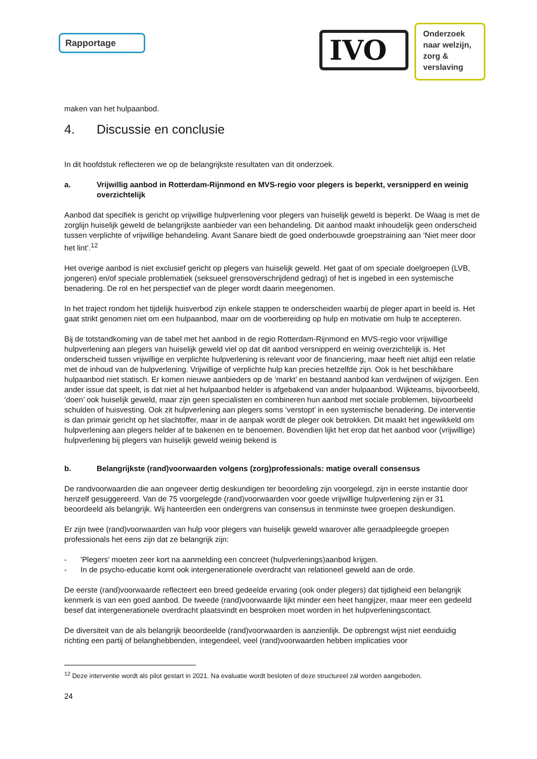Rapportage
IVO
Onderzoek naar welzijn, zorg & verslaving
maken van het hulpaanbod.
4. Discussie en conclusie
In dit hoofdstuk reflecteren we op de belangrijkste resultaten van dit onderzoek.
a. Vrijwillig aanbod in Rotterdam-Rijnmond en MVS-regio voor plegers is beperkt, versnipperd en weinig overzichtelijk
Aanbod dat specifiek is gericht op vrijwillige hulpverlening voor plegers van huiselijk geweld is beperkt. De Waag is met de zorglijn huiselijk geweld de belangrijkste aanbieder van een behandeling. Dit aanbod maakt inhoudelijk geen onderscheid tussen verplichte of vrijwillige behandeling. Avant Sanare biedt de goed onderbouwde groepstraining aan ‘Niet meer door het lint’.<sup>12</sup>
Het overige aanbod is niet exclusief gericht op plegers van huiselijk geweld. Het gaat of om speciale doelgroepen (LVB, jongeren) en/of speciale problematiek (seksueel grensoverschrijdend gedrag) of het is ingebed in een systemische benadering. De rol en het perspectief van de pleger wordt daarin meegenomen.
In het traject rondom het tijdelijk huisverbod zijn enkele stappen te onderscheiden waarbij de pleger apart in beeld is. Het gaat strikt genomen niet om een hulpaanbod, maar om de voorbereiding op hulp en motivatie om hulp te accepteren.
Bij de totstandkoming van de tabel met het aanbod in de regio Rotterdam-Rijnmond en MVS-regio voor vrijwillige hulpverlening aan plegers van huiselijk geweld viel op dat dit aanbod versnipperd en weinig overzichtelijk is. Het onderscheid tussen vrijwillige en verplichte hulpverlening is relevant voor de financiering, maar heeft niet altijd een relatie met de inhoud van de hulpverlening. Vrijwillige of verplichte hulp kan precies hetzelfde zijn. Ook is het beschikbare hulpaanbod niet statisch. Er komen nieuwe aanbieders op de ‘markt’ en bestaand aanbod kan verdwijnen of wijzigen. Een ander issue dat speelt, is dat niet al het hulpaanbod helder is afgebakend van ander hulpaanbod. Wijkteams, bijvoorbeeld, ‘doen’ ook huiselijk geweld, maar zijn geen specialisten en combineren hun aanbod met sociale problemen, bijvoorbeeld schulden of huisvesting. Ook zit hulpverlening aan plegers soms ‘verstopt’ in een systemische benadering. De interventie is dan primair gericht op het slachtoffer, maar in de aanpak wordt de pleger ook betrokken. Dit maakt het ingewikkeld om hulpverlening aan plegers helder af te bakenen en te benoemen. Bovendien lijkt het erop dat het aanbod voor (vrijwillige) hulpverlening bij plegers van huiselijk geweld weinig bekend is
b. Belangrijkste (rand)voorwaarden volgens (zorg)professionals: matige overall consensus
De randvoorwaarden die aan ongeveer dertig deskundigen ter beoordeling zijn voorgelegd, zijn in eerste instantie door henzelf gesuggereerd. Van de 75 voorgelegde (rand)voorwaarden voor goede vrijwillige hulpverlening zijn er 31 beoordeeld als belangrijk. Wij hanteerden een ondergrens van consensus in tenminste twee groepen deskundigen.
Er zijn twee (rand)voorwaarden van hulp voor plegers van huiselijk geweld waarover alle geraadpleegde groepen professionals het eens zijn dat ze belangrijk zijn:
- 'Plegers' moeten zeer kort na aanmelding een concreet (hulpverlenings)aanbod krijgen.
- In de psycho-educatie komt ook intergenerationele overdracht van relationeel geweld aan de orde.
De eerste (rand)voorwaarde reflecteert een breed gedeelde ervaring (ook onder plegers) dat tijdigheid een belangrijk kenmerk is van een goed aanbod. De tweede (rand)voorwaarde lijkt minder een heet hangijzer, maar meer een gedeeld besef dat intergenerationele overdracht plaatsvindt en besproken moet worden in het hulpverleningscontact.
De diversiteit van de als belangrijk beoordeelde (rand)voorwaarden is aanzienlijk. De opbrengst wijst niet eenduidig richting een partij of belanghebbenden, integendeel, veel (rand)voorwaarden hebben implicaties voor
<sup>12</sup> Deze interventie wordt als pilot gestart in 2021. Na evaluatie wordt besloten of deze structureel zal worden aangeboden.
24